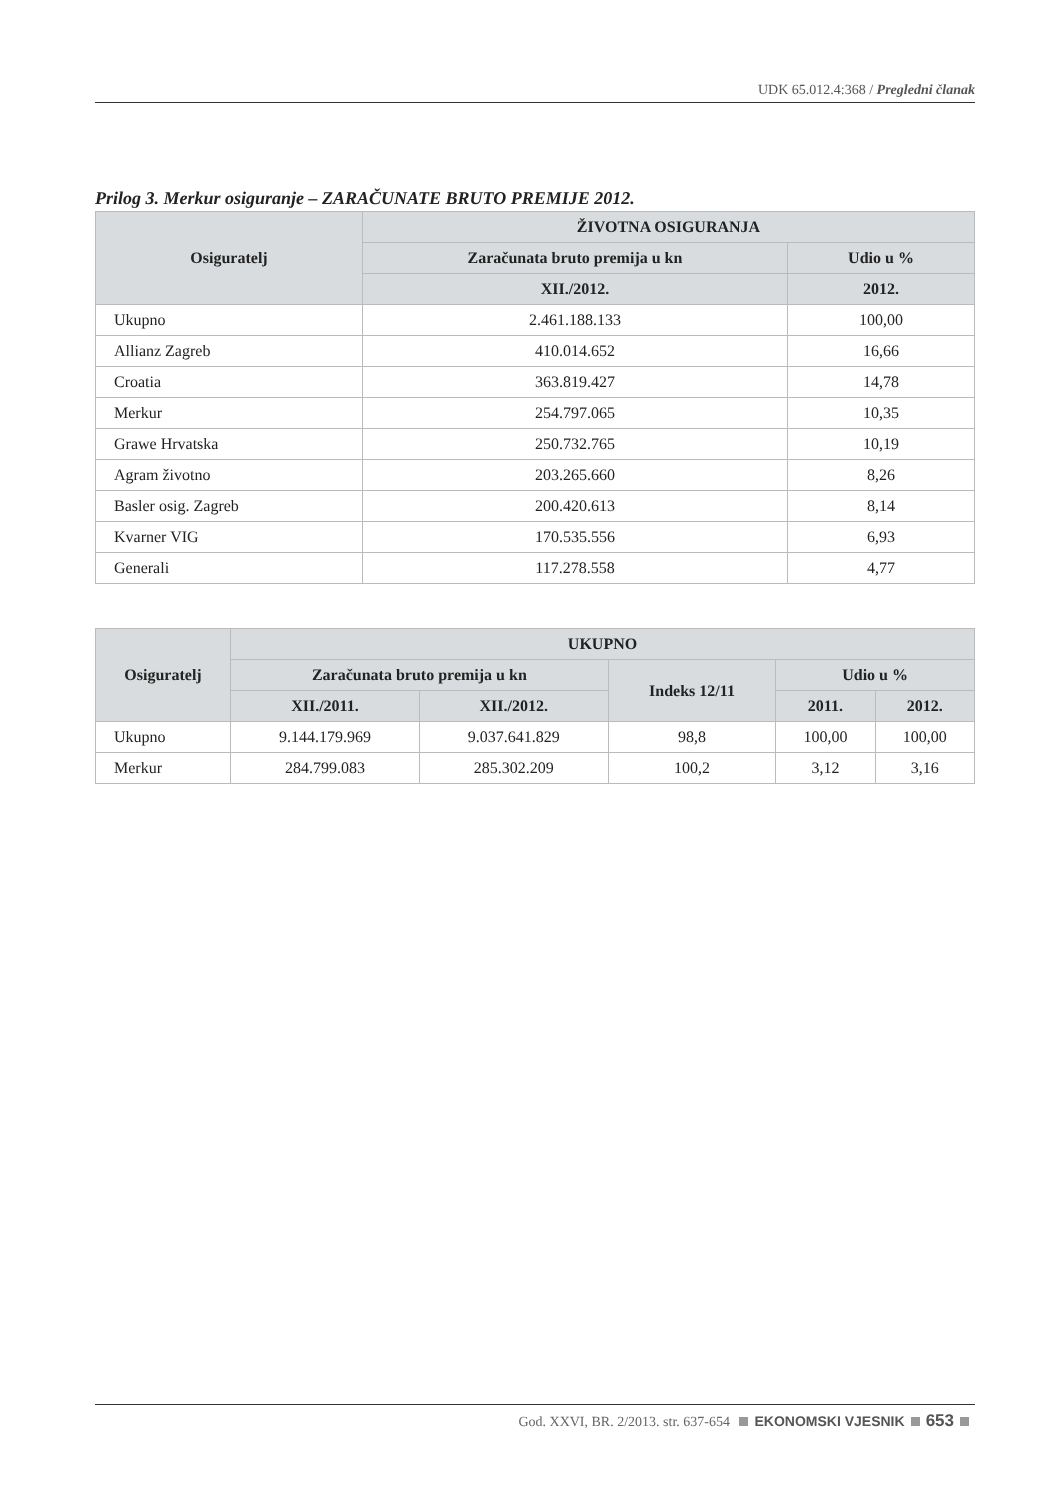UDK 65.012.4:368 / Pregledni članak
Prilog 3. Merkur osiguranje – ZARAČUNATE BRUTO PREMIJE 2012.
| Osiguratelj | ŽIVOTNA OSIGURANJA | |
| --- | --- | --- |
| | Zaračunata bruto premija u kn | Udio u % |
| | XII./2012. | 2012. |
| Ukupno | 2.461.188.133 | 100,00 |
| Allianz Zagreb | 410.014.652 | 16,66 |
| Croatia | 363.819.427 | 14,78 |
| Merkur | 254.797.065 | 10,35 |
| Grawe Hrvatska | 250.732.765 | 10,19 |
| Agram životno | 203.265.660 | 8,26 |
| Basler osig. Zagreb | 200.420.613 | 8,14 |
| Kvarner VIG | 170.535.556 | 6,93 |
| Generali | 117.278.558 | 4,77 |
| Osiguratelj | UKUPNO | | | | |
| --- | --- | --- | --- | --- | --- |
| | Zaračunata bruto premija u kn | | Indeks 12/11 | Udio u % | |
| | XII./2011. | XII./2012. | | 2011. | 2012. |
| Ukupno | 9.144.179.969 | 9.037.641.829 | 98,8 | 100,00 | 100,00 |
| Merkur | 284.799.083 | 285.302.209 | 100,2 | 3,12 | 3,16 |
God. XXVI, BR. 2/2013. str. 637-654 EKONOMSKI VJESNIK 653